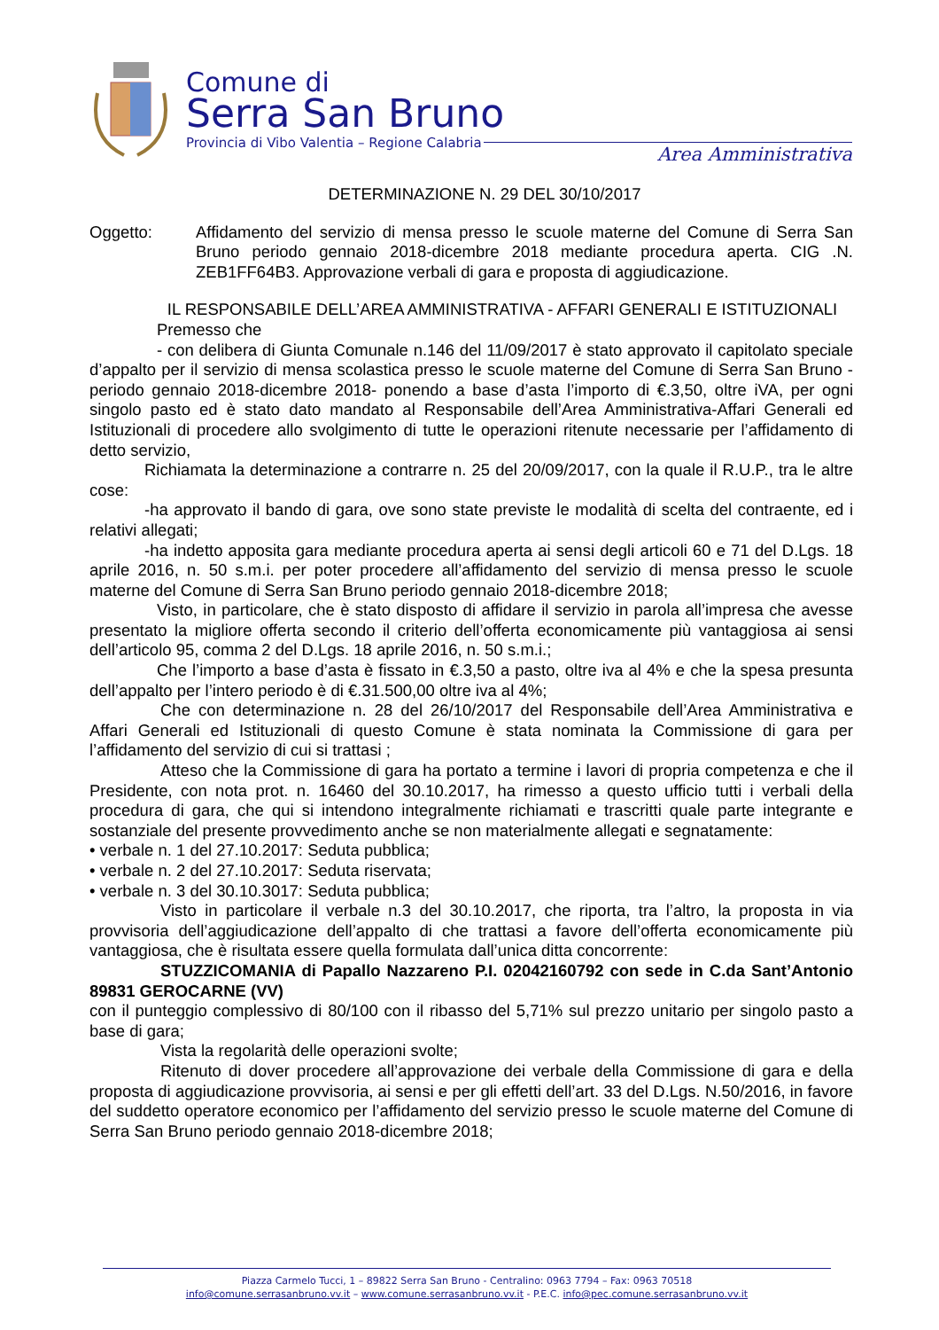Comune di
Serra San Bruno
Provincia di Vibo Valentia – Regione Calabria
Area Amministrativa
DETERMINAZIONE N. 29 DEL 30/10/2017
Oggetto: Affidamento del servizio di mensa presso le scuole materne del Comune di Serra San Bruno periodo gennaio 2018-dicembre 2018 mediante procedura aperta. CIG .N. ZEB1FF64B3. Approvazione verbali di gara e proposta di aggiudicazione.
IL RESPONSABILE DELL’AREA AMMINISTRATIVA - AFFARI GENERALI E ISTITUZIONALI
Premesso che
- con delibera di Giunta Comunale n.146 del 11/09/2017 è stato approvato il capitolato speciale d’appalto per il servizio di mensa scolastica presso le scuole materne del Comune di Serra San Bruno -periodo gennaio 2018-dicembre 2018- ponendo a base d’asta l’importo di €.3,50, oltre iVA, per ogni singolo pasto ed è stato dato mandato al Responsabile dell’Area Amministrativa-Affari Generali ed Istituzionali di procedere allo svolgimento di tutte le operazioni ritenute necessarie per l’affidamento di detto servizio,
Richiamata la determinazione a contrarre n. 25 del 20/09/2017, con la quale il R.U.P., tra le altre cose:
-ha approvato il bando di gara, ove sono state previste le modalità di scelta del contraente, ed i relativi allegati;
-ha indetto apposita gara mediante procedura aperta ai sensi degli articoli 60 e 71 del D.Lgs. 18 aprile 2016, n. 50 s.m.i. per poter procedere all’affidamento del servizio di mensa presso le scuole materne del Comune di Serra San Bruno periodo gennaio 2018-dicembre 2018;
Visto, in particolare, che è stato disposto di affidare il servizio in parola all’impresa che avesse presentato la migliore offerta secondo il criterio dell’offerta economicamente più vantaggiosa ai sensi dell’articolo 95, comma 2 del D.Lgs. 18 aprile 2016, n. 50 s.m.i.;
Che l’importo a base d’asta è fissato in €.3,50 a pasto, oltre iva al 4% e che la spesa presunta dell’appalto per l’intero periodo è di €.31.500,00 oltre iva al 4%;
Che con determinazione n. 28 del 26/10/2017 del Responsabile dell’Area Amministrativa e Affari Generali ed Istituzionali di questo Comune è stata nominata la Commissione di gara per l’affidamento del servizio di cui si trattasi ;
Atteso che la Commissione di gara ha portato a termine i lavori di propria competenza e che il Presidente, con nota prot. n. 16460 del 30.10.2017, ha rimesso a questo ufficio tutti i verbali della procedura di gara, che qui si intendono integralmente richiamati e trascritti quale parte integrante e sostanziale del presente provvedimento anche se non materialmente allegati e segnatamente:
• verbale n. 1 del 27.10.2017: Seduta pubblica;
• verbale n. 2 del 27.10.2017: Seduta riservata;
• verbale n. 3 del 30.10.3017: Seduta pubblica;
Visto in particolare il verbale n.3 del 30.10.2017, che riporta, tra l’altro, la proposta in via provvisoria dell’aggiudicazione dell’appalto di che trattasi a favore dell’offerta economicamente più vantaggiosa, che è risultata essere quella formulata dall’unica ditta concorrente:
STUZZICOMANIA di Papallo Nazzareno P.I. 02042160792 con sede in C.da Sant’Antonio 89831 GEROCARNE (VV)
con il punteggio complessivo di 80/100 con il ribasso del 5,71% sul prezzo unitario per singolo pasto a base di gara;
Vista la regolarità delle operazioni svolte;
Ritenuto di dover procedere all’approvazione dei verbale della Commissione di gara e della proposta di aggiudicazione provvisoria, ai sensi e per gli effetti dell’art. 33 del D.Lgs. N.50/2016, in favore del suddetto operatore economico per l’affidamento del servizio presso le scuole materne del Comune di Serra San Bruno periodo gennaio 2018-dicembre 2018;
Piazza Carmelo Tucci, 1 – 89822 Serra San Bruno - Centralino: 0963 7794 – Fax: 0963 70518
info@comune.serrasanbruno.vv.it – www.comune.serrasanbruno.vv.it - P.E.C. info@pec.comune.serrasanbruno.vv.it